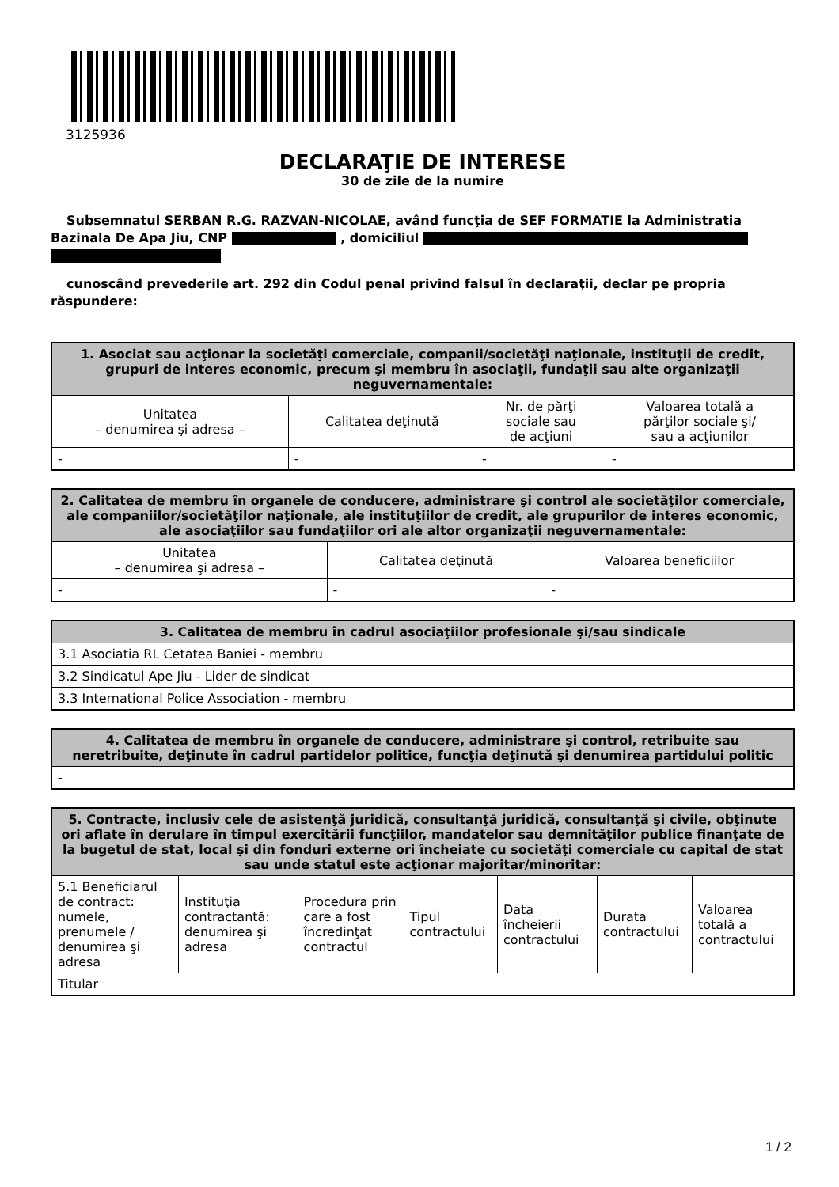3125936
DECLARAŢIE DE INTERESE
30 de zile de la numire
Subsemnatul SERBAN R.G. RAZVAN-NICOLAE, având funcţia de SEF FORMATIE la Administratia Bazinala De Apa Jiu, CNP , domiciliul
cunoscând prevederile art. 292 din Codul penal privind falsul în declaraţii, declar pe propria răspundere:
| 1. Asociat sau acţionar la societăţi comerciale, companii/societăţi naţionale, instituţii de credit, grupuri de interes economic, precum şi membru în asociaţii, fundaţii sau alte organizaţii neguvernamentale: | | | |
| --- | --- | --- | --- |
| Unitatea – denumirea şi adresa – | Calitatea deţinută | Nr. de părţi sociale sau de acţiuni | Valoarea totală a părţilor sociale şi/ sau a acţiunilor |
| - | - | - | - |
| 2. Calitatea de membru în organele de conducere, administrare şi control ale societăţilor comerciale, ale companiilor/societăţilor naţionale, ale instituţiilor de credit, ale grupurilor de interes economic, ale asociaţiilor sau fundaţiilor ori ale altor organizaţii neguvernamentale: | | |
| --- | --- | --- |
| Unitatea – denumirea şi adresa – | Calitatea deţinută | Valoarea beneficiilor |
| - | - | - |
| 3. Calitatea de membru în cadrul asociaţiilor profesionale şi/sau sindicale |
| --- |
| 3.1 Asociatia RL Cetatea Baniei - membru |
| 3.2 Sindicatul Ape Jiu - Lider de sindicat |
| 3.3 International Police Association - membru |
| 4. Calitatea de membru în organele de conducere, administrare şi control, retribuite sau neretribuite, deţinute în cadrul partidelor politice, funcţia deţinută şi denumirea partidului politic |
| --- |
| - |
| 5. Contracte, inclusiv cele de asistenţă juridică, consultanţă juridică, consultanţă şi civile, obţinute ori aflate în derulare în timpul exercitării funcţiilor, mandatelor sau demnităţilor publice finanţate de la bugetul de stat, local şi din fonduri externe ori încheiate cu societăţi comerciale cu capital de stat sau unde statul este acţionar majoritar/minoritar: | | | | | | |
| --- | --- | --- | --- | --- | --- | --- |
| 5.1 Beneficiarul de contract: numele, prenumele / denumirea şi adresa | Instituţia contractantă: denumirea şi adresa | Procedura prin care a fost încredinţat contractul | Tipul contractului | Data încheierii contractului | Durata contractului | Valoarea totală a contractului |
| Titular | | | | | | |
1 / 2